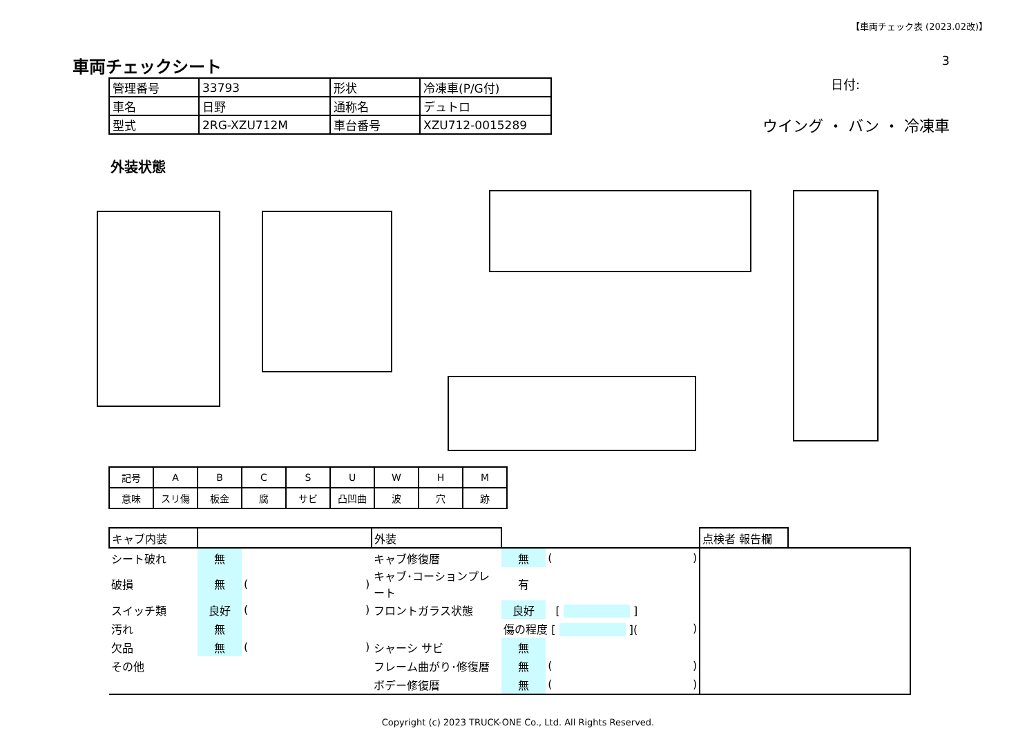【車両チェック表 (2023.02改)】
車両チェックシート
| 管理番号 | 33793 | 形状 | 冷凍車(P/G付) |
| 車名 | 日野 | 通称名 | デュトロ |
| 型式 | 2RG-XZU712M | 車台番号 | XZU712-0015289 |
3
日付:
ウイング ・ バン ・ 冷凍車
外装状態
| 記号 | A | B | C | S | U | W | H | M |
| 意味 | スリ傷 | 板金 | 腐 | サビ | 凸凹曲 | 波 | 穴 | 跡 |
| キャブ内装 | | | | 外装 | | | | 点検者 報告欄 | |
| シート破れ | 無 | | | キャブ修復暦 | 無 | ( | ) | | |
| 破損 | 無 | ( | ) | キャブ･コーションプレート | 有 | | | | |
| スイッチ類 | 良好 | ( | ) | フロントガラス状態 | 良好 | [ ] | | | |
| 汚れ | 無 | | | | 傷の程度 [ ]( | | ) | | |
| 欠品 | 無 | ( | ) | シャーシ サビ | 無 | | | | |
| その他 | | | | フレーム曲がり･修復暦 | 無 | ( | ) | | |
| | | | | ボデー修復暦 | 無 | ( | ) | | |
Copyright (c) 2023 TRUCK-ONE Co., Ltd. All Rights Reserved.